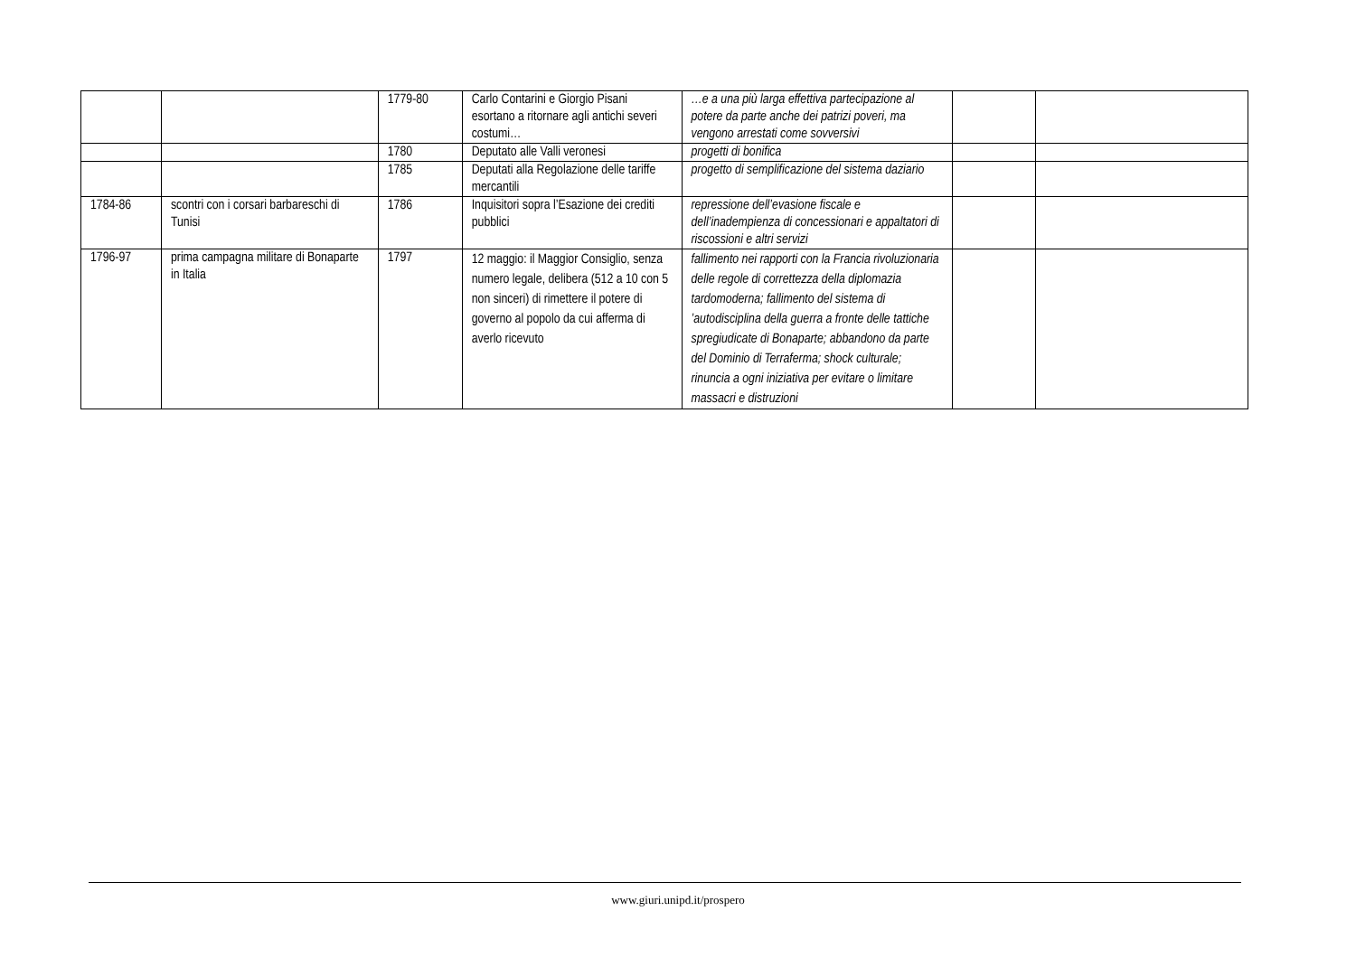| | | 1779-80 | Carlo Contarini e Giorgio Pisani esortano a ritornare agli antichi severi costumi… | …e a una più larga effettiva partecipazione al potere da parte anche dei patrizi poveri, ma vengono arrestati come sovversivi | | |
| | | 1780 | Deputato alle Valli veronesi | progetti di bonifica | | |
| | | 1785 | Deputati alla Regolazione delle tariffe mercantili | progetto di semplificazione del sistema daziario | | |
| 1784-86 | scontri con i corsari barbareschi di Tunisi | 1786 | Inquisitori sopra l’Esazione dei crediti pubblici | repressione dell’evasione fiscale e dell’inadempienza di concessionari e appaltatori di riscossioni e altri servizi | | |
| 1796-97 | prima campagna militare di Bonaparte in Italia | 1797 | 12 maggio: il Maggior Consiglio, senza numero legale, delibera (512 a 10 con 5 non sinceri) di rimettere il potere di governo al popolo da cui afferma di averlo ricevuto | fallimento nei rapporti con la Francia rivoluzionaria delle regole di correttezza della diplomazia tardomoderna; fallimento del sistema di ’autodisciplina della guerra a fronte delle tattiche spregiudicate di Bonaparte; abbandono da parte del Dominio di Terraferma; shock culturale; rinuncia a ogni iniziativa per evitare o limitare massacri e distruzioni | | |
www.giuri.unipd.it/prospero